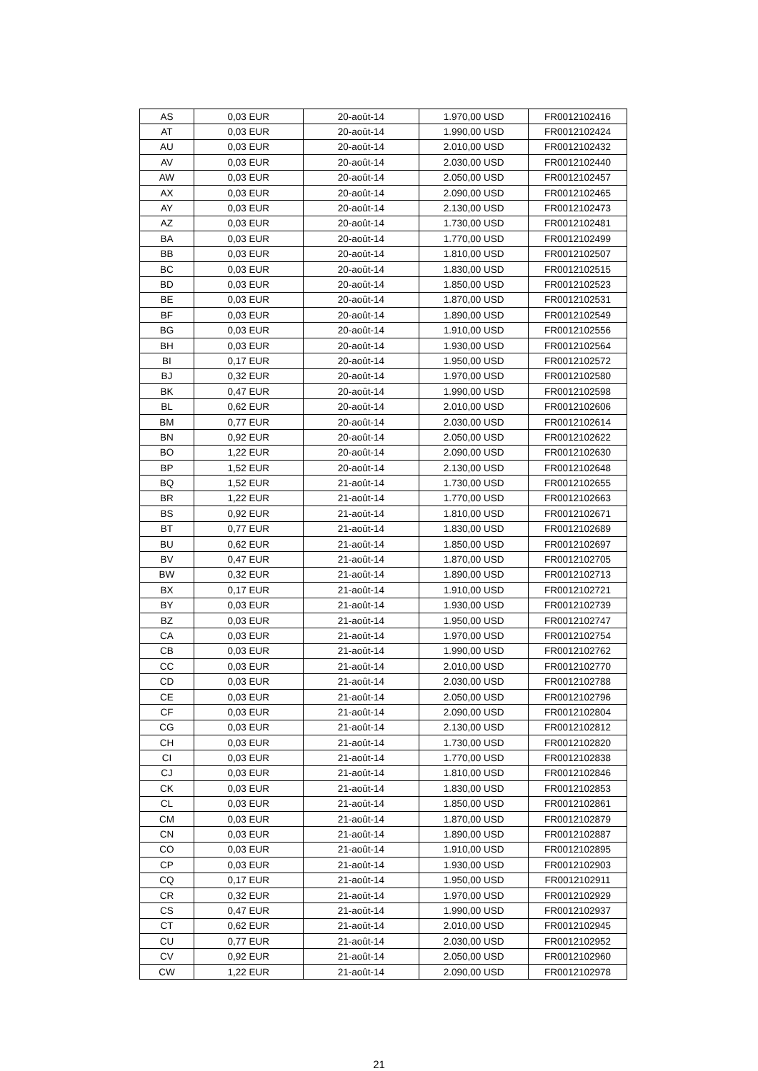| AS | 0,03 EUR | 20-août-14 | 1.970,00 USD | FR0012102416 |
| AT | 0,03 EUR | 20-août-14 | 1.990,00 USD | FR0012102424 |
| AU | 0,03 EUR | 20-août-14 | 2.010,00 USD | FR0012102432 |
| AV | 0,03 EUR | 20-août-14 | 2.030,00 USD | FR0012102440 |
| AW | 0,03 EUR | 20-août-14 | 2.050,00 USD | FR0012102457 |
| AX | 0,03 EUR | 20-août-14 | 2.090,00 USD | FR0012102465 |
| AY | 0,03 EUR | 20-août-14 | 2.130,00 USD | FR0012102473 |
| AZ | 0,03 EUR | 20-août-14 | 1.730,00 USD | FR0012102481 |
| BA | 0,03 EUR | 20-août-14 | 1.770,00 USD | FR0012102499 |
| BB | 0,03 EUR | 20-août-14 | 1.810,00 USD | FR0012102507 |
| BC | 0,03 EUR | 20-août-14 | 1.830,00 USD | FR0012102515 |
| BD | 0,03 EUR | 20-août-14 | 1.850,00 USD | FR0012102523 |
| BE | 0,03 EUR | 20-août-14 | 1.870,00 USD | FR0012102531 |
| BF | 0,03 EUR | 20-août-14 | 1.890,00 USD | FR0012102549 |
| BG | 0,03 EUR | 20-août-14 | 1.910,00 USD | FR0012102556 |
| BH | 0,03 EUR | 20-août-14 | 1.930,00 USD | FR0012102564 |
| BI | 0,17 EUR | 20-août-14 | 1.950,00 USD | FR0012102572 |
| BJ | 0,32 EUR | 20-août-14 | 1.970,00 USD | FR0012102580 |
| BK | 0,47 EUR | 20-août-14 | 1.990,00 USD | FR0012102598 |
| BL | 0,62 EUR | 20-août-14 | 2.010,00 USD | FR0012102606 |
| BM | 0,77 EUR | 20-août-14 | 2.030,00 USD | FR0012102614 |
| BN | 0,92 EUR | 20-août-14 | 2.050,00 USD | FR0012102622 |
| BO | 1,22 EUR | 20-août-14 | 2.090,00 USD | FR0012102630 |
| BP | 1,52 EUR | 20-août-14 | 2.130,00 USD | FR0012102648 |
| BQ | 1,52 EUR | 21-août-14 | 1.730,00 USD | FR0012102655 |
| BR | 1,22 EUR | 21-août-14 | 1.770,00 USD | FR0012102663 |
| BS | 0,92 EUR | 21-août-14 | 1.810,00 USD | FR0012102671 |
| BT | 0,77 EUR | 21-août-14 | 1.830,00 USD | FR0012102689 |
| BU | 0,62 EUR | 21-août-14 | 1.850,00 USD | FR0012102697 |
| BV | 0,47 EUR | 21-août-14 | 1.870,00 USD | FR0012102705 |
| BW | 0,32 EUR | 21-août-14 | 1.890,00 USD | FR0012102713 |
| BX | 0,17 EUR | 21-août-14 | 1.910,00 USD | FR0012102721 |
| BY | 0,03 EUR | 21-août-14 | 1.930,00 USD | FR0012102739 |
| BZ | 0,03 EUR | 21-août-14 | 1.950,00 USD | FR0012102747 |
| CA | 0,03 EUR | 21-août-14 | 1.970,00 USD | FR0012102754 |
| CB | 0,03 EUR | 21-août-14 | 1.990,00 USD | FR0012102762 |
| CC | 0,03 EUR | 21-août-14 | 2.010,00 USD | FR0012102770 |
| CD | 0,03 EUR | 21-août-14 | 2.030,00 USD | FR0012102788 |
| CE | 0,03 EUR | 21-août-14 | 2.050,00 USD | FR0012102796 |
| CF | 0,03 EUR | 21-août-14 | 2.090,00 USD | FR0012102804 |
| CG | 0,03 EUR | 21-août-14 | 2.130,00 USD | FR0012102812 |
| CH | 0,03 EUR | 21-août-14 | 1.730,00 USD | FR0012102820 |
| CI | 0,03 EUR | 21-août-14 | 1.770,00 USD | FR0012102838 |
| CJ | 0,03 EUR | 21-août-14 | 1.810,00 USD | FR0012102846 |
| CK | 0,03 EUR | 21-août-14 | 1.830,00 USD | FR0012102853 |
| CL | 0,03 EUR | 21-août-14 | 1.850,00 USD | FR0012102861 |
| CM | 0,03 EUR | 21-août-14 | 1.870,00 USD | FR0012102879 |
| CN | 0,03 EUR | 21-août-14 | 1.890,00 USD | FR0012102887 |
| CO | 0,03 EUR | 21-août-14 | 1.910,00 USD | FR0012102895 |
| CP | 0,03 EUR | 21-août-14 | 1.930,00 USD | FR0012102903 |
| CQ | 0,17 EUR | 21-août-14 | 1.950,00 USD | FR0012102911 |
| CR | 0,32 EUR | 21-août-14 | 1.970,00 USD | FR0012102929 |
| CS | 0,47 EUR | 21-août-14 | 1.990,00 USD | FR0012102937 |
| CT | 0,62 EUR | 21-août-14 | 2.010,00 USD | FR0012102945 |
| CU | 0,77 EUR | 21-août-14 | 2.030,00 USD | FR0012102952 |
| CV | 0,92 EUR | 21-août-14 | 2.050,00 USD | FR0012102960 |
| CW | 1,22 EUR | 21-août-14 | 2.090,00 USD | FR0012102978 |
21